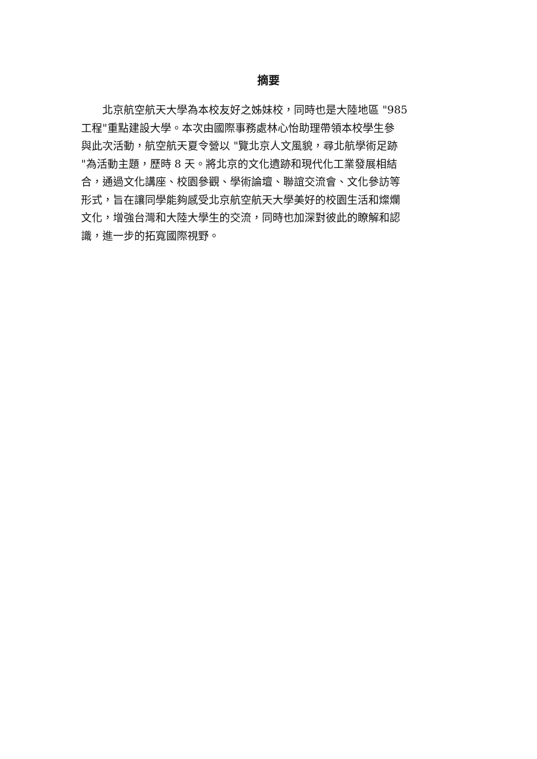摘要
　　北京航空航天大學為本校友好之姊妹校，同時也是大陸地區 "985
工程"重點建設大學。本次由國際事務處林心怡助理帶領本校學生參
與此次活動，航空航天夏令營以 "覽北京人文風貌，尋北航學術足跡
"為活動主題，歷時 8 天。將北京的文化遺跡和現代化工業發展相結
合，通過文化講座、校園參觀、學術論壇、聯誼交流會、文化參訪等
形式，旨在讓同學能夠感受北京航空航天大學美好的校園生活和燦爛
文化，增強台灣和大陸大學生的交流，同時也加深對彼此的瞭解和認
識，進一步的拓寬國際視野。